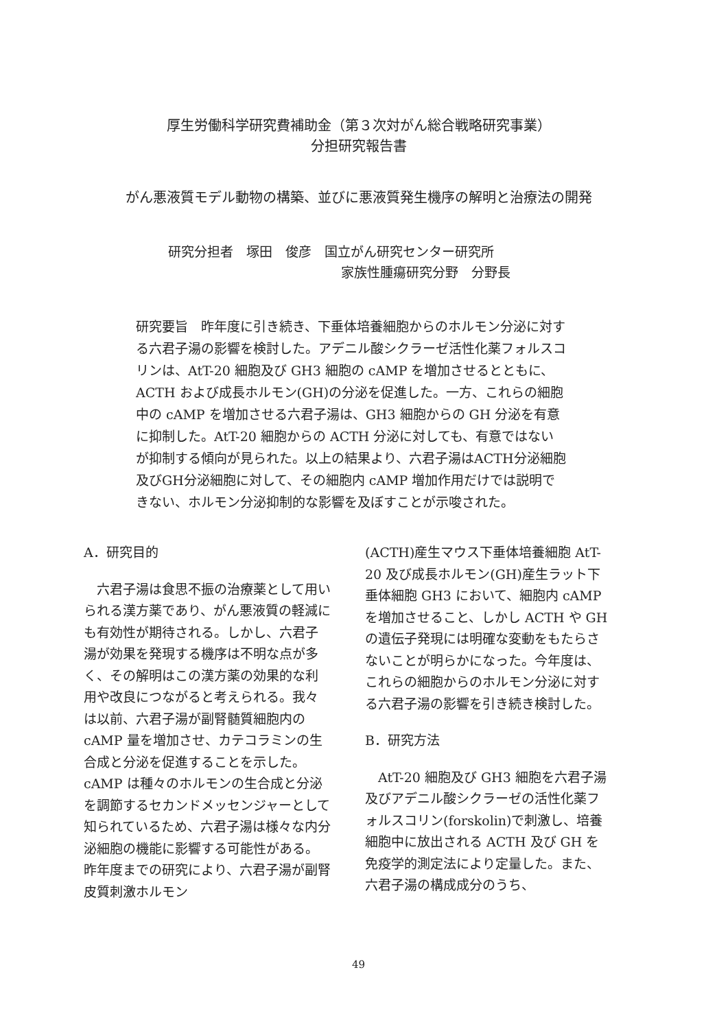厚生労働科学研究費補助金（第３次対がん総合戦略研究事業）
分担研究報告書
がん悪液質モデル動物の構築、並びに悪液質発生機序の解明と治療法の開発
研究分担者　塚田　俊彦　国立がん研究センター研究所
家族性腫瘍研究分野　分野長
研究要旨　昨年度に引き続き、下垂体培養細胞からのホルモン分泌に対する六君子湯の影響を検討した。アデニル酸シクラーゼ活性化薬フォルスコリンは、AtT-20 細胞及び GH3 細胞の cAMP を増加させるとともに、ACTH および成長ホルモン(GH)の分泌を促進した。一方、これらの細胞中の cAMP を増加させる六君子湯は、GH3 細胞からの GH 分泌を有意に抑制した。AtT-20 細胞からの ACTH 分泌に対しても、有意ではないが抑制する傾向が見られた。以上の結果より、六君子湯はACTH分泌細胞及びGH分泌細胞に対して、その細胞内 cAMP 増加作用だけでは説明できない、ホルモン分泌抑制的な影響を及ぼすことが示唆された。
A．研究目的
　六君子湯は食思不振の治療薬として用いられる漢方薬であり、がん悪液質の軽減にも有効性が期待される。しかし、六君子湯が効果を発現する機序は不明な点が多く、その解明はこの漢方薬の効果的な利用や改良につながると考えられる。我々は以前、六君子湯が副腎髄質細胞内の cAMP 量を増加させ、カテコラミンの生合成と分泌を促進することを示した。cAMP は種々のホルモンの生合成と分泌を調節するセカンドメッセンジャーとして知られているため、六君子湯は様々な内分泌細胞の機能に影響する可能性がある。昨年度までの研究により、六君子湯が副腎皮質刺激ホルモン
(ACTH)産生マウス下垂体培養細胞 AtT-20 及び成長ホルモン(GH)産生ラット下垂体細胞 GH3 において、細胞内 cAMP を増加させること、しかし ACTH や GH の遺伝子発現には明確な変動をもたらさないことが明らかになった。今年度は、これらの細胞からのホルモン分泌に対する六君子湯の影響を引き続き検討した。
B．研究方法
　AtT-20 細胞及び GH3 細胞を六君子湯及びアデニル酸シクラーゼの活性化薬フォルスコリン(forskolin)で刺激し、培養細胞中に放出される ACTH 及び GH を免疫学的測定法により定量した。また、六君子湯の構成成分のうち、
49